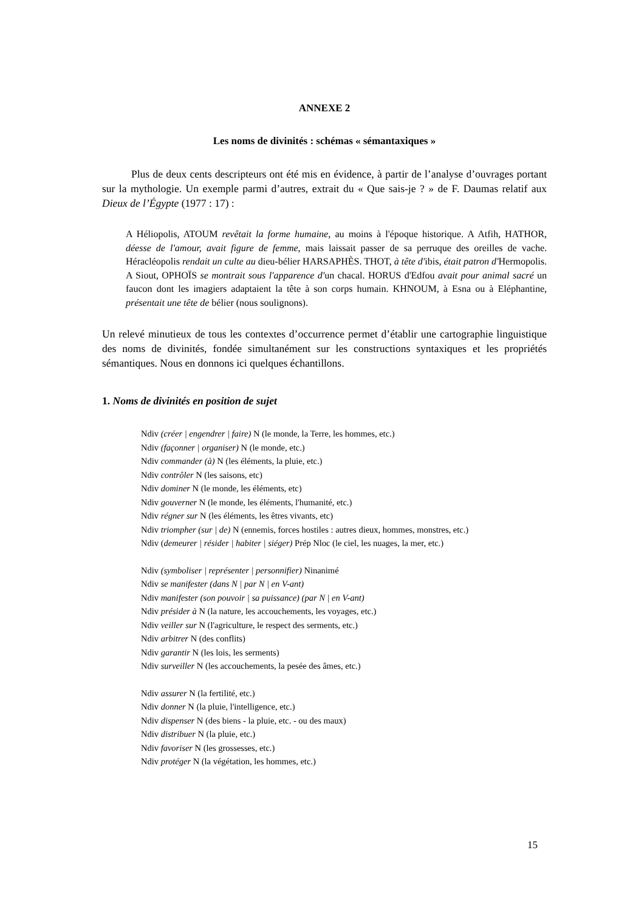ANNEXE 2
Les noms de divinités : schémas « sémantaxiques »
Plus de deux cents descripteurs ont été mis en évidence, à partir de l’analyse d’ouvrages portant sur la mythologie. Un exemple parmi d’autres, extrait du « Que sais-je ? » de F. Daumas relatif aux Dieux de l’Égypte (1977 : 17) :
A Héliopolis, ATOUM revêtait la forme humaine, au moins à l'époque historique. A Atfih, HATHOR, déesse de l'amour, avait figure de femme, mais laissait passer de sa perruque des oreilles de vache. Héracléopolis rendait un culte au dieu-bélier HARSAPHÈS. THOT, à tête d'ibis, était patron d'Hermopolis. A Siout, OPHOÏS se montrait sous l'apparence d'un chacal. HORUS d'Edfou avait pour animal sacré un faucon dont les imagiers adaptaient la tête à son corps humain. KHNOUM, à Esna ou à Eléphantine, présentait une tête de bélier (nous soulignons).
Un relevé minutieux de tous les contextes d’occurrence permet d’établir une cartographie linguistique des noms de divinités, fondée simultanément sur les constructions syntaxiques et les propriétés sémantiques. Nous en donnons ici quelques échantillons.
1. Noms de divinités en position de sujet
Ndiv (créer | engendrer | faire) N (le monde, la Terre, les hommes, etc.)
Ndiv (façonner | organiser) N (le monde, etc.)
Ndiv commander (à) N (les éléments, la pluie, etc.)
Ndiv contrôler N (les saisons, etc)
Ndiv dominer N (le monde, les éléments, etc)
Ndiv gouverner N (le monde, les éléments, l'humanité, etc.)
Ndiv régner sur N (les éléments, les êtres vivants, etc)
Ndiv triompher (sur | de) N (ennemis, forces hostiles : autres dieux, hommes, monstres, etc.)
Ndiv (demeurer | résider | habiter | siéger) Prép Nloc (le ciel, les nuages, la mer, etc.)
Ndiv (symboliser | représenter | personnifier) Ninanimé
Ndiv se manifester (dans N | par N | en V-ant)
Ndiv manifester (son pouvoir | sa puissance) (par N | en V-ant)
Ndiv présider à N (la nature, les accouchements, les voyages, etc.)
Ndiv veiller sur N (l'agriculture, le respect des serments, etc.)
Ndiv arbitrer N (des conflits)
Ndiv garantir N (les lois, les serments)
Ndiv surveiller N (les accouchements, la pesée des âmes, etc.)
Ndiv assurer N (la fertilité, etc.)
Ndiv donner N (la pluie, l'intelligence, etc.)
Ndiv dispenser N (des biens - la pluie, etc. - ou des maux)
Ndiv distribuer N (la pluie, etc.)
Ndiv favoriser N (les grossesses, etc.)
Ndiv protéger N (la végétation, les hommes, etc.)
15